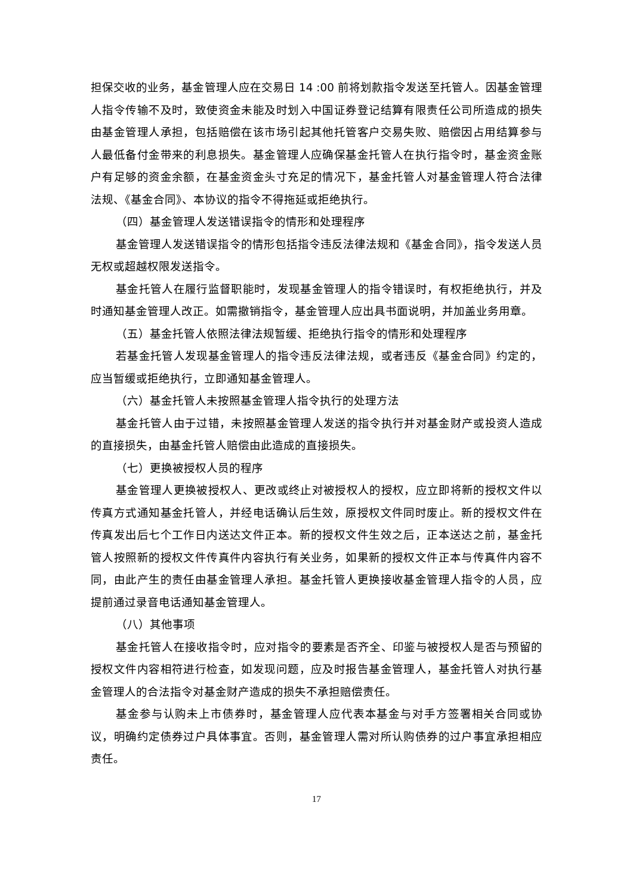担保交收的业务，基金管理人应在交易日 14 :00 前将划款指令发送至托管人。因基金管理人指令传输不及时，致使资金未能及时划入中国证券登记结算有限责任公司所造成的损失由基金管理人承担，包括赔偿在该市场引起其他托管客户交易失败、赔偿因占用结算参与人最低备付金带来的利息损失。基金管理人应确保基金托管人在执行指令时，基金资金账户有足够的资金余额，在基金资金头寸充足的情况下，基金托管人对基金管理人符合法律法规、《基金合同》、本协议的指令不得拖延或拒绝执行。
（四）基金管理人发送错误指令的情形和处理程序
基金管理人发送错误指令的情形包括指令违反法律法规和《基金合同》，指令发送人员无权或超越权限发送指令。
基金托管人在履行监督职能时，发现基金管理人的指令错误时，有权拒绝执行，并及时通知基金管理人改正。如需撤销指令，基金管理人应出具书面说明，并加盖业务用章。
（五）基金托管人依照法律法规暂缓、拒绝执行指令的情形和处理程序
若基金托管人发现基金管理人的指令违反法律法规，或者违反《基金合同》约定的，应当暂缓或拒绝执行，立即通知基金管理人。
（六）基金托管人未按照基金管理人指令执行的处理方法
基金托管人由于过错，未按照基金管理人发送的指令执行并对基金财产或投资人造成的直接损失，由基金托管人赔偿由此造成的直接损失。
（七）更换被授权人员的程序
基金管理人更换被授权人、更改或终止对被授权人的授权，应立即将新的授权文件以传真方式通知基金托管人，并经电话确认后生效，原授权文件同时废止。新的授权文件在传真发出后七个工作日内送达文件正本。新的授权文件生效之后，正本送达之前，基金托管人按照新的授权文件传真件内容执行有关业务，如果新的授权文件正本与传真件内容不同，由此产生的责任由基金管理人承担。基金托管人更换接收基金管理人指令的人员，应提前通过录音电话通知基金管理人。
（八）其他事项
基金托管人在接收指令时，应对指令的要素是否齐全、印鉴与被授权人是否与预留的授权文件内容相符进行检查，如发现问题，应及时报告基金管理人，基金托管人对执行基金管理人的合法指令对基金财产造成的损失不承担赔偿责任。
基金参与认购未上市债券时，基金管理人应代表本基金与对手方签署相关合同或协议，明确约定债券过户具体事宜。否则，基金管理人需对所认购债券的过户事宜承担相应责任。
17